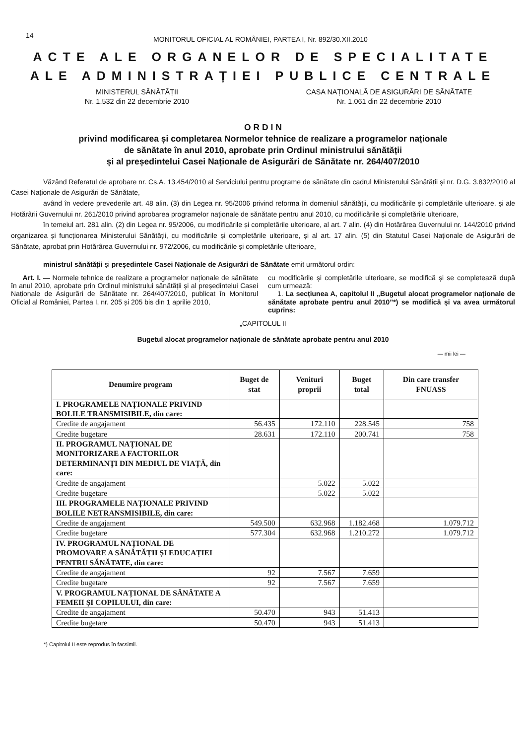14
MONITORUL OFICIAL AL ROMÂNIEI, PARTEA I, Nr. 892/30.XII.2010
ACTE ALE ORGANELOR DE SPECIALITATE
ALE ADMINISTRAȚIEI PUBLICE CENTRALE
MINISTERUL SĂNĂTĂȚII
Nr. 1.532 din 22 decembrie 2010
CASA NAȚIONALĂ DE ASIGURĂRI DE SĂNĂTATE
Nr. 1.061 din 22 decembrie 2010
O R D I N
privind modificarea și completarea Normelor tehnice de realizare a programelor naționale
de sănătate în anul 2010, aprobate prin Ordinul ministrului sănătății
și al președintelui Casei Naționale de Asigurări de Sănătate nr. 264/407/2010
Văzând Referatul de aprobare nr. Cs.A. 13.454/2010 al Serviciului pentru programe de sănătate din cadrul Ministerului Sănătății și nr. D.G. 3.832/2010 al Casei Naționale de Asigurări de Sănătate,
având în vedere prevederile art. 48 alin. (3) din Legea nr. 95/2006 privind reforma în domeniul sănătății, cu modificările și completările ulterioare, și ale Hotărârii Guvernului nr. 261/2010 privind aprobarea programelor naționale de sănătate pentru anul 2010, cu modificările și completările ulterioare,
în temeiul art. 281 alin. (2) din Legea nr. 95/2006, cu modificările și completările ulterioare, al art. 7 alin. (4) din Hotărârea Guvernului nr. 144/2010 privind organizarea și funcționarea Ministerului Sănătății, cu modificările și completările ulterioare, și al art. 17 alin. (5) din Statutul Casei Naționale de Asigurări de Sănătate, aprobat prin Hotărârea Guvernului nr. 972/2006, cu modificările și completările ulterioare,
ministrul sănătății și președintele Casei Naționale de Asigurări de Sănătate emit următorul ordin:
Art. I. — Normele tehnice de realizare a programelor naționale de sănătate în anul 2010, aprobate prin Ordinul ministrului sănătății și al președintelui Casei Naționale de Asigurări de Sănătate nr. 264/407/2010, publicat în Monitorul Oficial al României, Partea I, nr. 205 și 205 bis din 1 aprilie 2010,
cu modificările și completările ulterioare, se modifică și se completează după cum urmează:
1. La secțiunea A, capitolul II „Bugetul alocat programelor naționale de sănătate aprobate pentru anul 2010”*) se modifică și va avea următorul cuprins:
„CAPITOLUL II
Bugetul alocat programelor naționale de sănătate aprobate pentru anul 2010
— mii lei —
| Denumire program | Buget de stat | Venituri proprii | Buget total | Din care transfer FNUASS |
| --- | --- | --- | --- | --- |
| I. PROGRAMELE NAȚIONALE PRIVIND BOLILE TRANSMISIBILE, din care: | | | | |
| Credite de angajament | 56.435 | 172.110 | 228.545 | 758 |
| Credite bugetare | 28.631 | 172.110 | 200.741 | 758 |
| II. PROGRAMUL NAȚIONAL DE MONITORIZARE A FACTORILOR DETERMINANȚI DIN MEDIUL DE VIAȚĂ, din care: | | | | |
| Credite de angajament | | 5.022 | 5.022 | |
| Credite bugetare | | 5.022 | 5.022 | |
| III. PROGRAMELE NAȚIONALE PRIVIND BOLILE NETRANSMISIBILE, din care: | | | | |
| Credite de angajament | 549.500 | 632.968 | 1.182.468 | 1.079.712 |
| Credite bugetare | 577.304 | 632.968 | 1.210.272 | 1.079.712 |
| IV. PROGRAMUL NAȚIONAL DE PROMOVARE A SĂNĂTĂȚII ȘI EDUCAȚIEI PENTRU SĂNĂTATE, din care: | | | | |
| Credite de angajament | 92 | 7.567 | 7.659 | |
| Credite bugetare | 92 | 7.567 | 7.659 | |
| V. PROGRAMUL NAȚIONAL DE SĂNĂTATE A FEMEII ȘI COPILULUI, din care: | | | | |
| Credite de angajament | 50.470 | 943 | 51.413 | |
| Credite bugetare | 50.470 | 943 | 51.413 | |
*) Capitolul II este reprodus în facsimil.